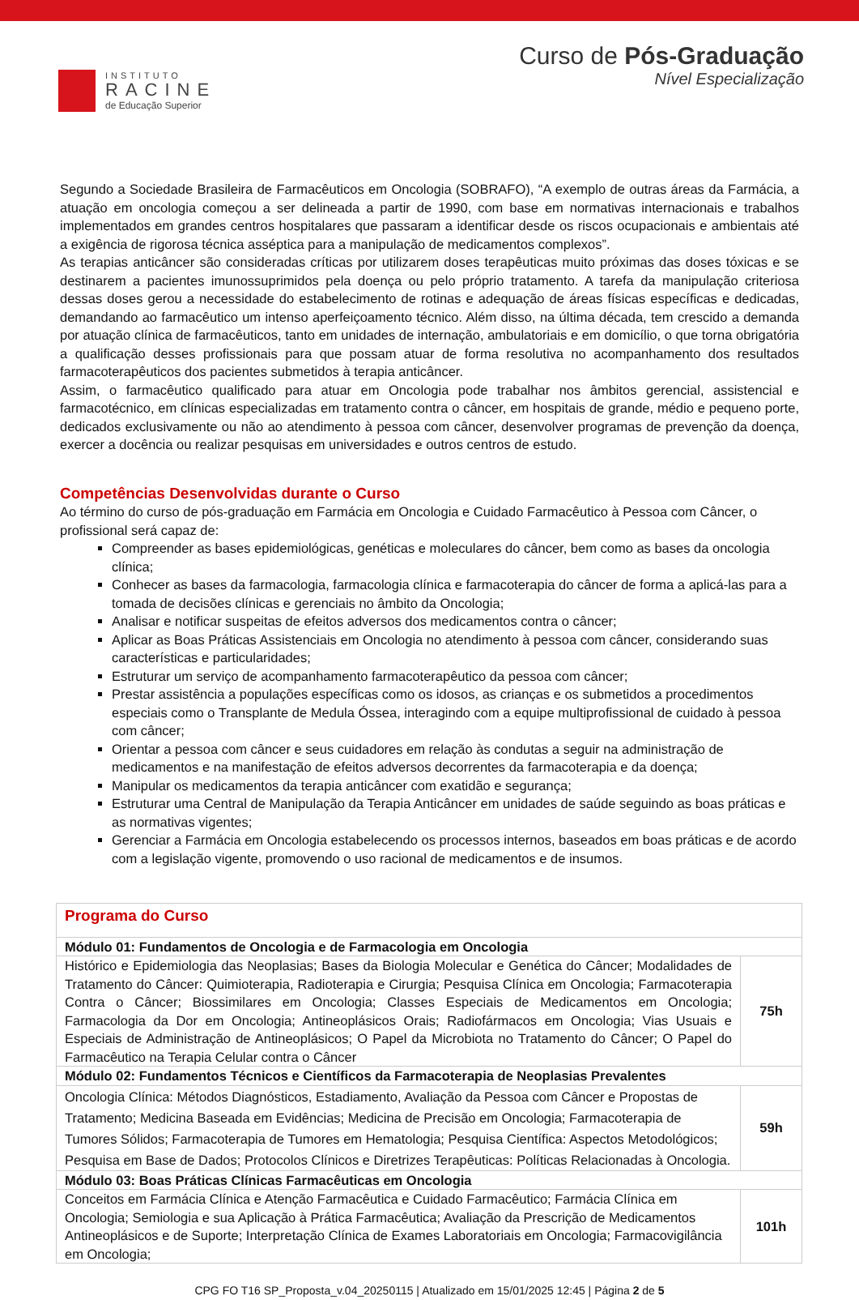INSTITUTO
RACINE
de Educação Superior
Curso de Pós-Graduação
Nível Especialização
Segundo a Sociedade Brasileira de Farmacêuticos em Oncologia (SOBRAFO), “A exemplo de outras áreas da Farmácia, a atuação em oncologia começou a ser delineada a partir de 1990, com base em normativas internacionais e trabalhos implementados em grandes centros hospitalares que passaram a identificar desde os riscos ocupacionais e ambientais até a exigência de rigorosa técnica asséptica para a manipulação de medicamentos complexos”.
As terapias anticâncer são consideradas críticas por utilizarem doses terapêuticas muito próximas das doses tóxicas e se destinarem a pacientes imunossuprimidos pela doença ou pelo próprio tratamento. A tarefa da manipulação criteriosa dessas doses gerou a necessidade do estabelecimento de rotinas e adequação de áreas físicas específicas e dedicadas, demandando ao farmacêutico um intenso aperfeiçoamento técnico. Além disso, na última década, tem crescido a demanda por atuação clínica de farmacêuticos, tanto em unidades de internação, ambulatoriais e em domicílio, o que torna obrigatória a qualificação desses profissionais para que possam atuar de forma resolutiva no acompanhamento dos resultados farmacoterapêuticos dos pacientes submetidos à terapia anticâncer.
Assim, o farmacêutico qualificado para atuar em Oncologia pode trabalhar nos âmbitos gerencial, assistencial e farmacotécnico, em clínicas especializadas em tratamento contra o câncer, em hospitais de grande, médio e pequeno porte, dedicados exclusivamente ou não ao atendimento à pessoa com câncer, desenvolver programas de prevenção da doença, exercer a docência ou realizar pesquisas em universidades e outros centros de estudo.
Competências Desenvolvidas durante o Curso
Ao término do curso de pós-graduação em Farmácia em Oncologia e Cuidado Farmacêutico à Pessoa com Câncer, o profissional será capaz de:
Compreender as bases epidemiológicas, genéticas e moleculares do câncer, bem como as bases da oncologia clínica;
Conhecer as bases da farmacologia, farmacologia clínica e farmacoterapia do câncer de forma a aplicá-las para a tomada de decisões clínicas e gerenciais no âmbito da Oncologia;
Analisar e notificar suspeitas de efeitos adversos dos medicamentos contra o câncer;
Aplicar as Boas Práticas Assistenciais em Oncologia no atendimento à pessoa com câncer, considerando suas características e particularidades;
Estruturar um serviço de acompanhamento farmacoterapêutico da pessoa com câncer;
Prestar assistência a populações específicas como os idosos, as crianças e os submetidos a procedimentos especiais como o Transplante de Medula Óssea, interagindo com a equipe multiprofissional de cuidado à pessoa com câncer;
Orientar a pessoa com câncer e seus cuidadores em relação às condutas a seguir na administração de medicamentos e na manifestação de efeitos adversos decorrentes da farmacoterapia e da doença;
Manipular os medicamentos da terapia anticâncer com exatidão e segurança;
Estruturar uma Central de Manipulação da Terapia Anticâncer em unidades de saúde seguindo as boas práticas e as normativas vigentes;
Gerenciar a Farmácia em Oncologia estabelecendo os processos internos, baseados em boas práticas e de acordo com a legislação vigente, promovendo o uso racional de medicamentos e de insumos.
| Programa do Curso | |
| Módulo 01: Fundamentos de Oncologia e de Farmacologia em Oncologia | |
| Histórico e Epidemiologia das Neoplasias; Bases da Biologia Molecular e Genética do Câncer; Modalidades de Tratamento do Câncer: Quimioterapia, Radioterapia e Cirurgia; Pesquisa Clínica em Oncologia; Farmacoterapia Contra o Câncer; Biossimilares em Oncologia; Classes Especiais de Medicamentos em Oncologia; Farmacologia da Dor em Oncologia; Antineoplásicos Orais; Radiofármacos em Oncologia; Vias Usuais e Especiais de Administração de Antineoplásicos; O Papel da Microbiota no Tratamento do Câncer; O Papel do Farmacêutico na Terapia Celular contra o Câncer | 75h |
| Módulo 02: Fundamentos Técnicos e Científicos da Farmacoterapia de Neoplasias Prevalentes | |
| Oncologia Clínica: Métodos Diagnósticos, Estadiamento, Avaliação da Pessoa com Câncer e Propostas de Tratamento; Medicina Baseada em Evidências; Medicina de Precisão em Oncologia; Farmacoterapia de Tumores Sólidos; Farmacoterapia de Tumores em Hematologia; Pesquisa Científica: Aspectos Metodológicos; Pesquisa em Base de Dados; Protocolos Clínicos e Diretrizes Terapêuticas: Políticas Relacionadas à Oncologia. | 59h |
| Módulo 03: Boas Práticas Clínicas Farmacêuticas em Oncologia | |
| Conceitos em Farmácia Clínica e Atenção Farmacêutica e Cuidado Farmacêutico; Farmácia Clínica em Oncologia; Semiologia e sua Aplicação à Prática Farmacêutica; Avaliação da Prescrição de Medicamentos Antineoplásicos e de Suporte; Interpretação Clínica de Exames Laboratoriais em Oncologia; Farmacovigilância em Oncologia; | 101h |
CPG FO T16 SP_Proposta_v.04_20250115 | Atualizado em 15/01/2025 12:45 | Página 2 de 5